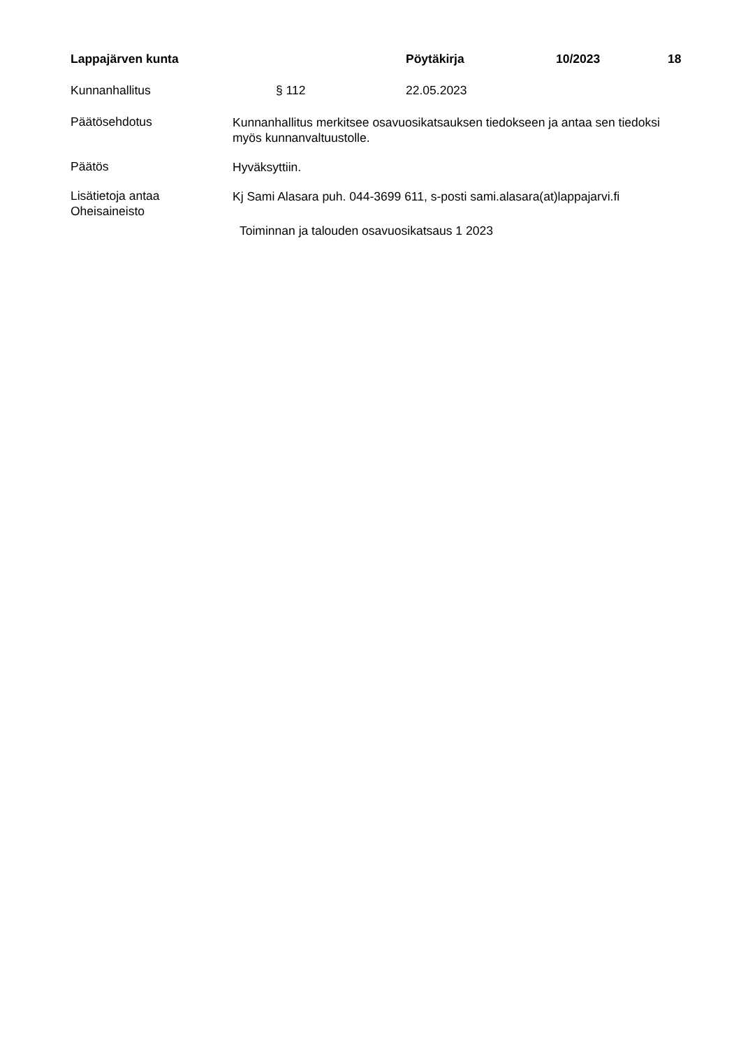Lappajärven kunta Pöytäkirja 10/2023 18
Kunnanhallitus § 112 22.05.2023
Päätösehdotus
Kunnanhallitus merkitsee osavuosikatsauksen tiedokseen ja antaa sen tiedoksi myös kunnanvaltuustolle.
Päätös
Hyväksyttiin.
Lisätietoja antaa
Kj Sami Alasara puh. 044-3699 611, s-posti sami.alasara(at)lappajarvi.fi
Oheisaineisto
Toiminnan ja talouden osavuosikatsaus 1 2023